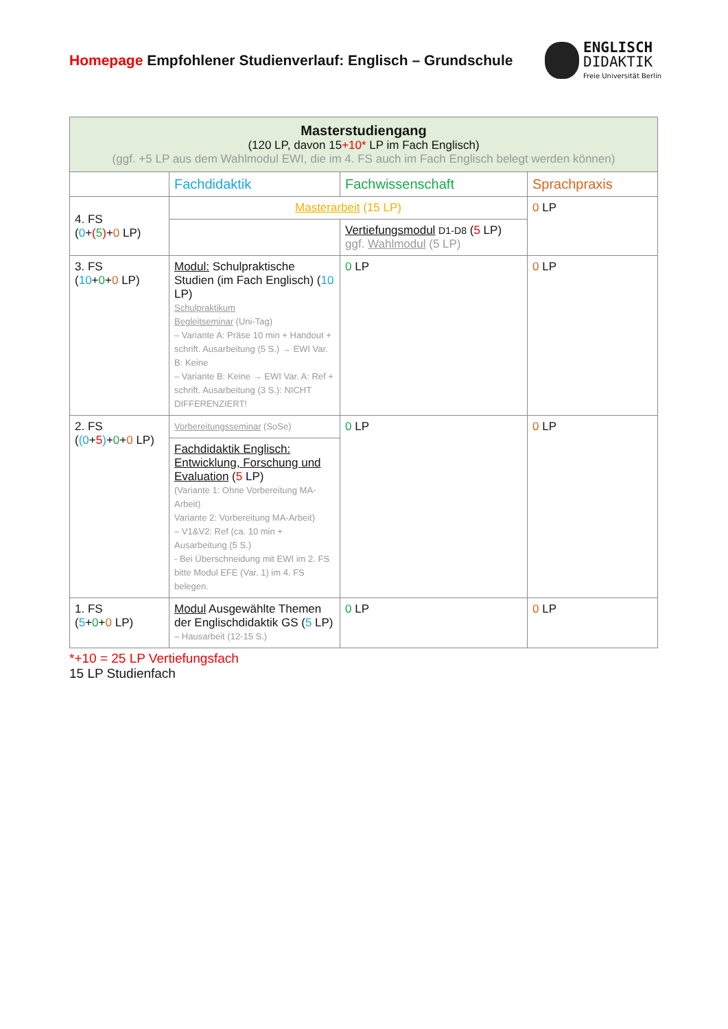Homepage Empfohlener Studienverlauf: Englisch – Grundschule
ENGLISCH
DIDAKTIK
Freie Universität Berlin
| Masterstudiengang (120 LP, davon 15 +10* LP im Fach Englisch) (ggf. +5 LP aus dem Wahlmodul EWI, die im 4. FS auch im Fach Englisch belegt werden können) | | | |
| --- | --- | --- | --- |
| | Fachdidaktik | Fachwissenschaft | Sprachpraxis |
| 4. FS ( 0 + ( 5 ) + 0 LP) | Masterarbeit (15 LP) | | 0 LP |
| | | Vertiefungsmodul D1-D8 ( 5 LP) ggf. Wahlmodul (5 LP) | |
| 3. FS ( 10 + 0 + 0 LP) | Modul: Schulpraktische Studien (im Fach Englisch) ( 10 LP) Schulpraktikum Begleitseminar (Uni-Tag) – Variante A: Präse 10 min + Handout + schrift. Ausarbeitung (5 S.) → EWI Var. B: Keine – Variante B: Keine → EWI Var. A: Ref + schrift. Ausarbeitung (3 S.): NICHT DIFFERENZIERT! | 0 LP | 0 LP |
| 2. FS ( (0 + 5 ) + 0 + 0 LP) | Vorbereitungsseminar (SoSe) | 0 LP | 0 LP |
| | Fachdidaktik Englisch: Entwicklung, Forschung und Evaluation ( 5 LP) (Variante 1: Ohne Vorbereitung MA-Arbeit) Variante 2: Vorbereitung MA-Arbeit) – V1&V2: Ref (ca. 10 min + Ausarbeitung (5 S.) - Bei Überschneidung mit EWI im 2. FS bitte Modul EFE (Var. 1) im 4. FS belegen. | | |
| 1. FS ( 5 + 0 + 0 LP) | Modul Ausgewählte Themen der Englischdidaktik GS ( 5 LP) – Hausarbeit (12-15 S.) | 0 LP | 0 LP |
*+10 = 25 LP Vertiefungsfach
15 LP Studienfach